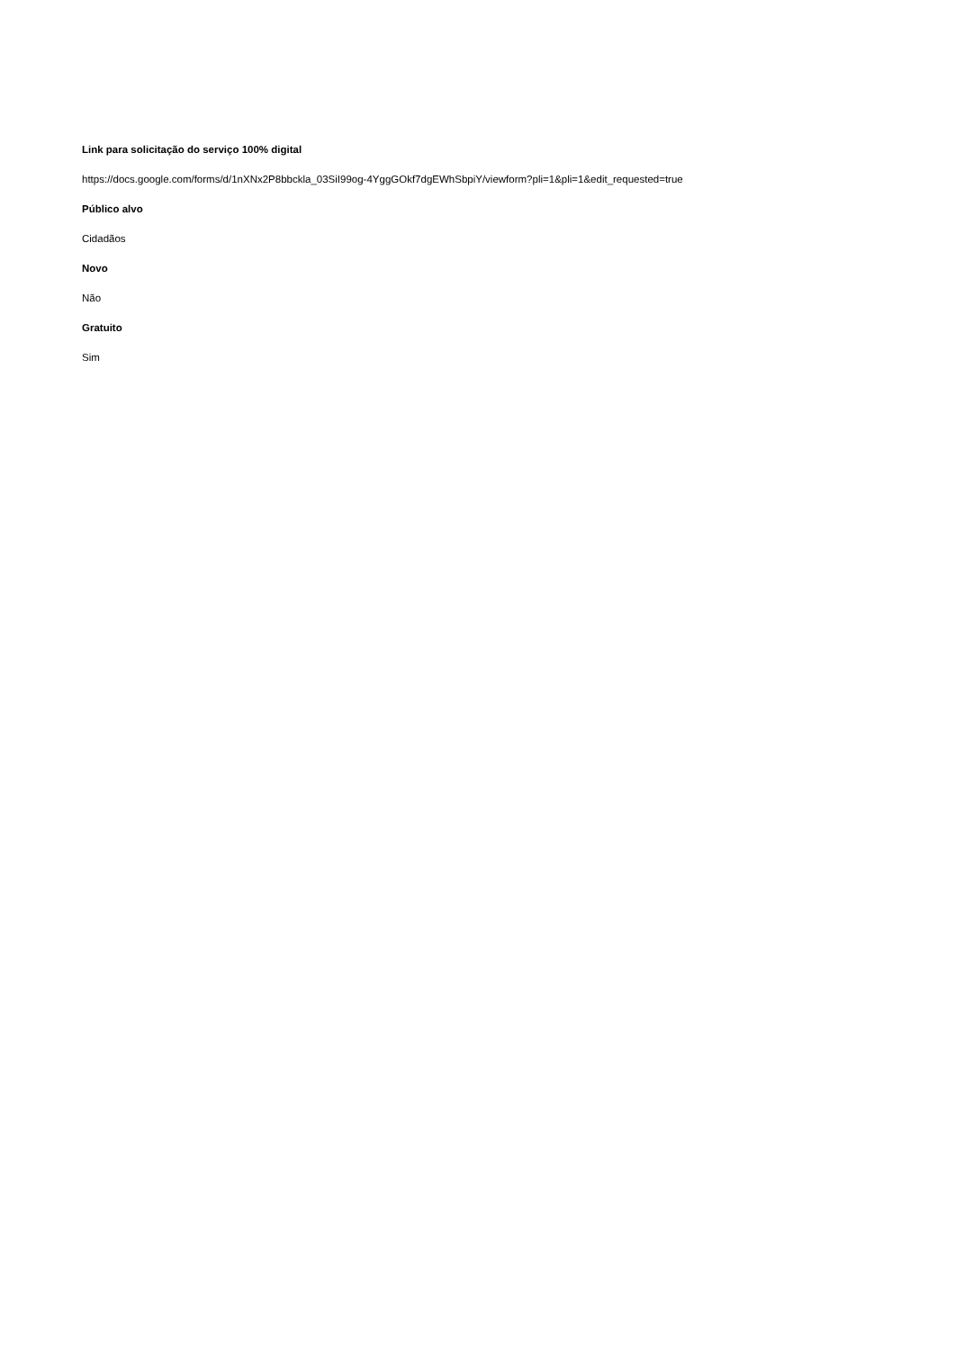Link para solicitação do serviço 100% digital
https://docs.google.com/forms/d/1nXNx2P8bbckla_03SiI99og-4YggGOkf7dgEWhSbpiY/viewform?pli=1&pli=1&edit_requested=true
Público alvo
Cidadãos
Novo
Não
Gratuito
Sim